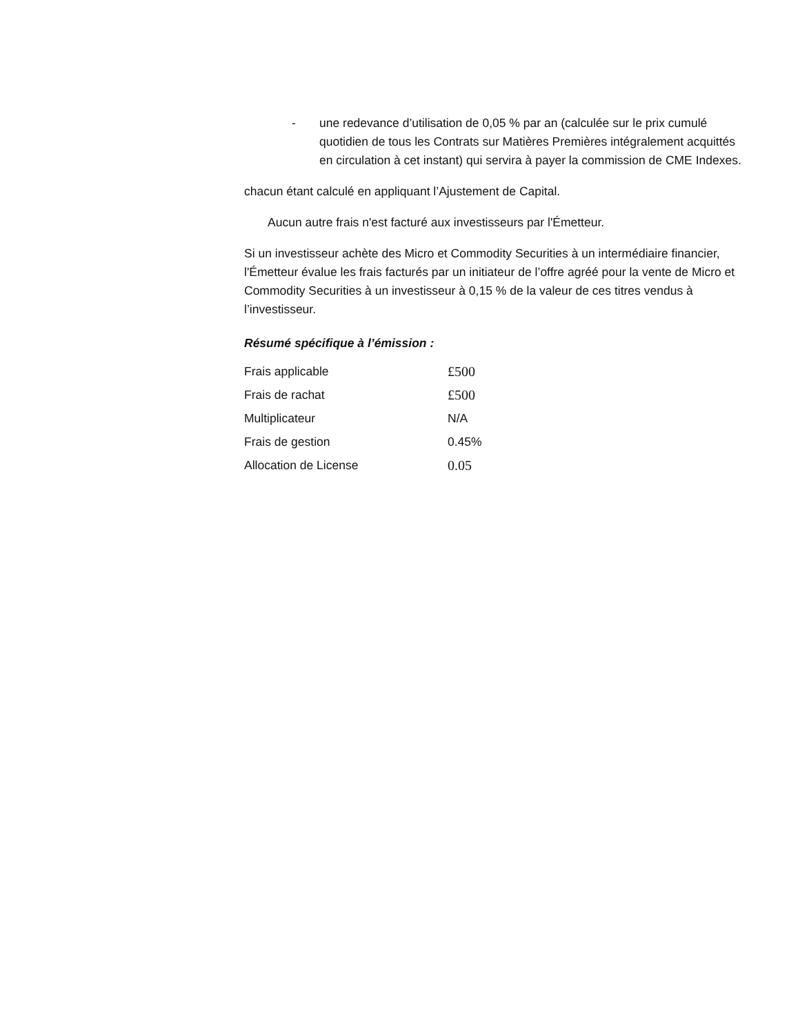- une redevance d’utilisation de 0,05 % par an (calculée sur le prix cumulé quotidien de tous les Contrats sur Matières Premières intégralement acquittés en circulation à cet instant) qui servira à payer la commission de CME Indexes.
chacun étant calculé en appliquant l’Ajustement de Capital.
Aucun autre frais n'est facturé aux investisseurs par l'Émetteur.
Si un investisseur achète des Micro et Commodity Securities à un intermédiaire financier, l'Émetteur évalue les frais facturés par un initiateur de l’offre agréé pour la vente de Micro et Commodity Securities à un investisseur à 0,15 % de la valeur de ces titres vendus à l’investisseur.
Résumé spécifique à l’émission :
| Frais applicable | £500 |
| Frais de rachat | £500 |
| Multiplicateur | N/A |
| Frais de gestion | 0.45% |
| Allocation de License | 0.05 |